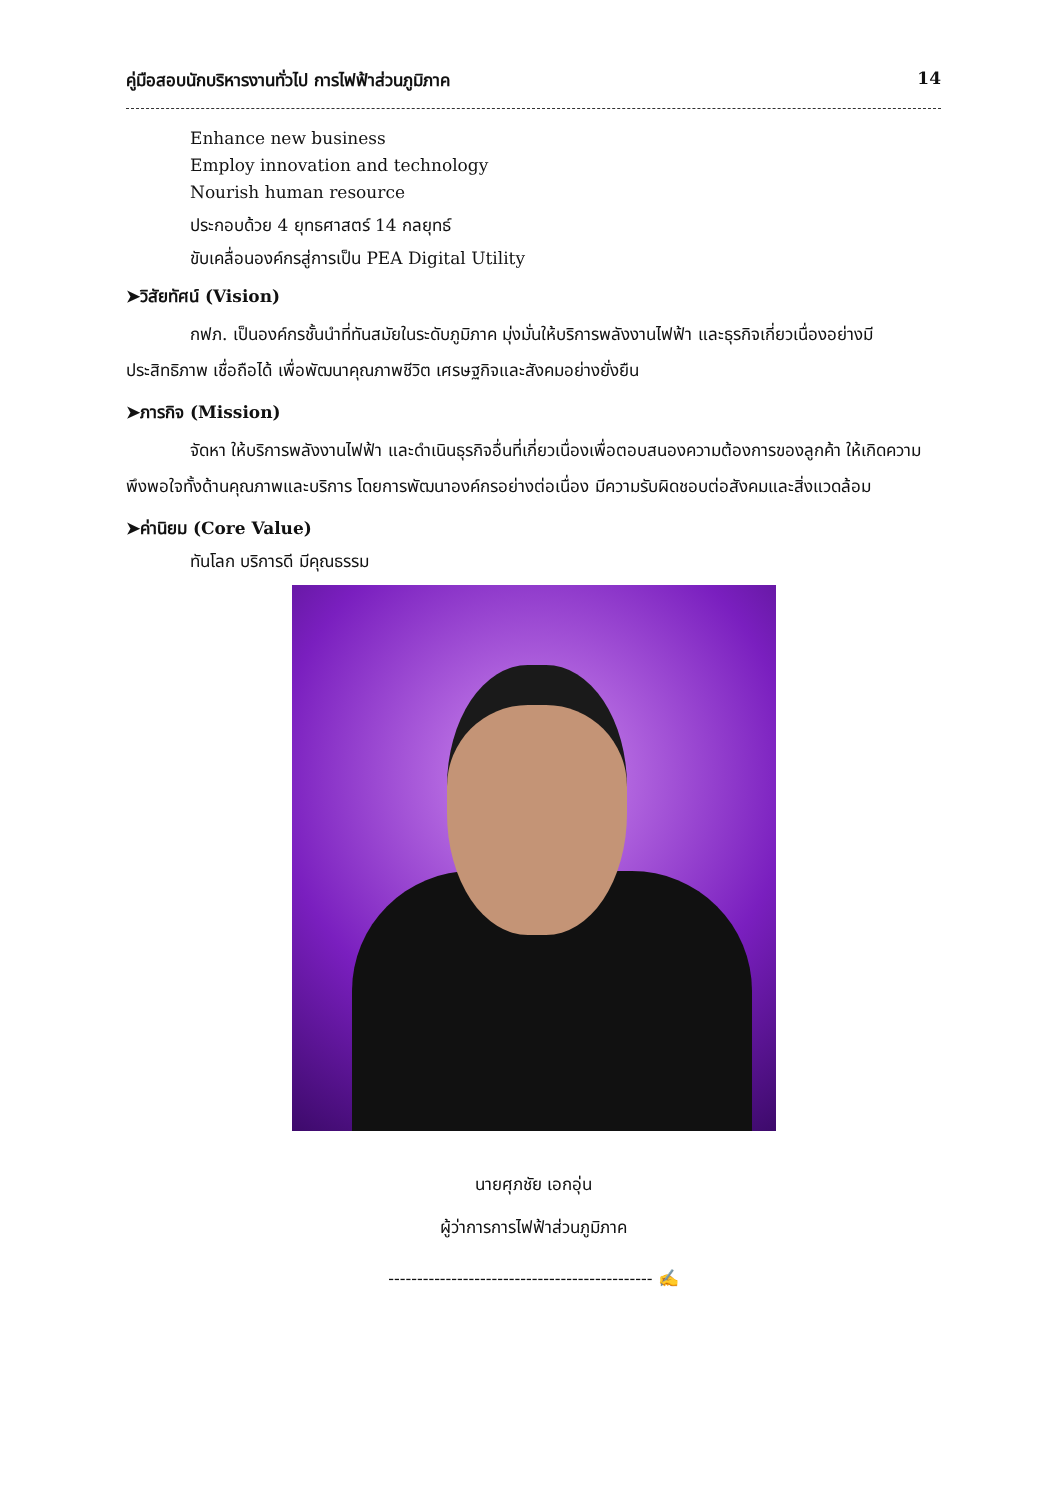คู่มือสอบนักบริหารงานทั่วไป การไฟฟ้าส่วนภูมิภาค 14
Enhance new business
Employ innovation and technology
Nourish human resource
ประกอบด้วย 4 ยุทธศาสตร์ 14 กลยุทธ์
ขับเคลื่อนองค์กรสู่การเป็น PEA Digital Utility
➤วิสัยทัศน์ (Vision)
กฟภ. เป็นองค์กรชั้นนำที่ทันสมัยในระดับภูมิภาค มุ่งมั่นให้บริการพลังงานไฟฟ้า และธุรกิจเกี่ยวเนื่องอย่างมีประสิทธิภาพ เชื่อถือได้ เพื่อพัฒนาคุณภาพชีวิต เศรษฐกิจและสังคมอย่างยั่งยืน
➤ภารกิจ (Mission)
จัดหา ให้บริการพลังงานไฟฟ้า และดำเนินธุรกิจอื่นที่เกี่ยวเนื่องเพื่อตอบสนองความต้องการของลูกค้า ให้เกิดความพึงพอใจทั้งด้านคุณภาพและบริการ โดยการพัฒนาองค์กรอย่างต่อเนื่อง มีความรับผิดชอบต่อสังคมและสิ่งแวดล้อม
➤ค่านิยม (Core Value)
ทันโลก บริการดี มีคุณธรรม
นายศุภชัย เอกอุ่น
ผู้ว่าการการไฟฟ้าส่วนภูมิภาค
---------------------------------------------- ✍